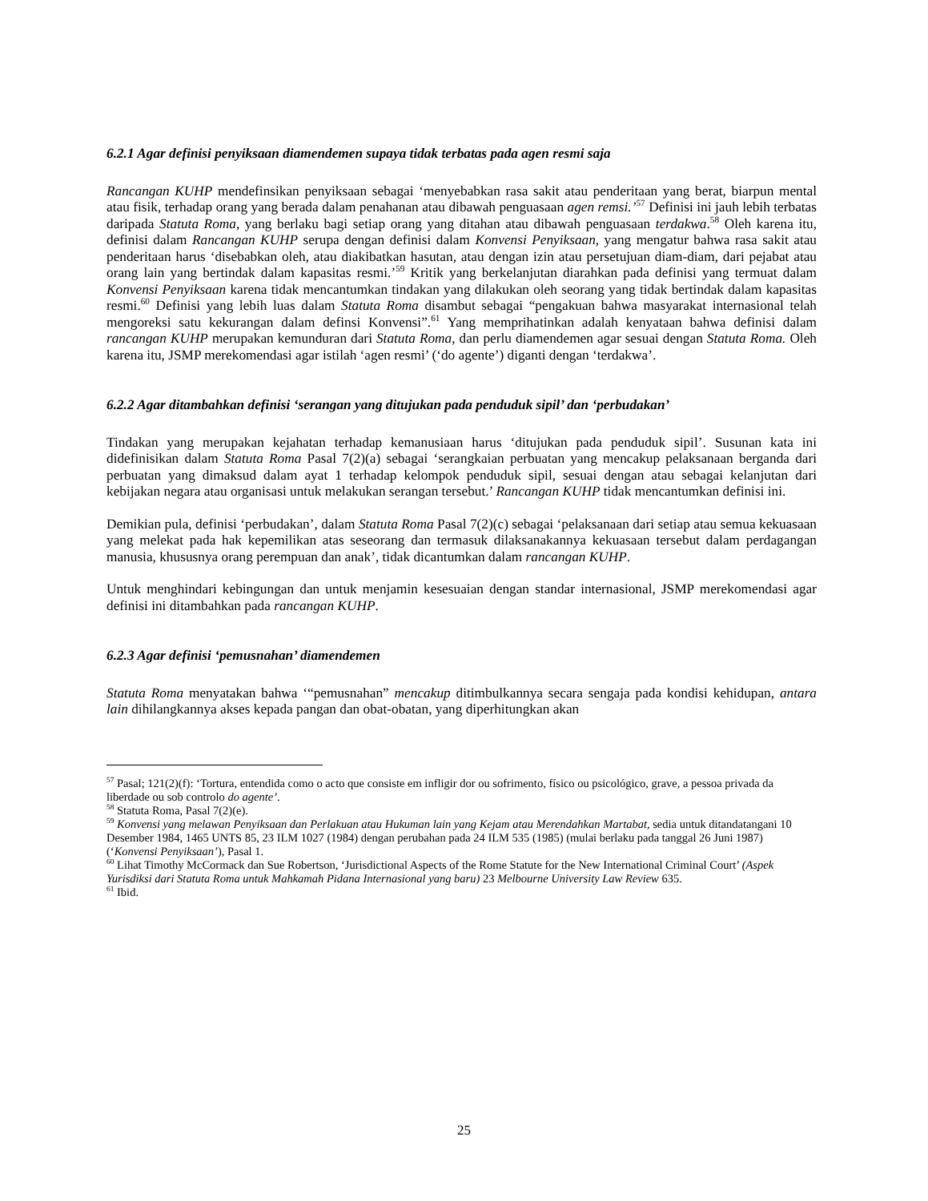6.2.1 Agar definisi penyiksaan diamendemen supaya tidak terbatas pada agen resmi saja
Rancangan KUHP mendefinsikan penyiksaan sebagai ‘menyebabkan rasa sakit atau penderitaan yang berat, biarpun mental atau fisik, terhadap orang yang berada dalam penahanan atau dibawah penguasaan agen remsi.’<sup>57</sup> Definisi ini jauh lebih terbatas daripada Statuta Roma, yang berlaku bagi setiap orang yang ditahan atau dibawah penguasaan terdakwa.<sup>58</sup> Oleh karena itu, definisi dalam Rancangan KUHP serupa dengan definisi dalam Konvensi Penyiksaan, yang mengatur bahwa rasa sakit atau penderitaan harus ‘disebabkan oleh, atau diakibatkan hasutan, atau dengan izin atau persetujuan diam-diam, dari pejabat atau orang lain yang bertindak dalam kapasitas resmi.’<sup>59</sup> Kritik yang berkelanjutan diarahkan pada definisi yang termuat dalam Konvensi Penyiksaan karena tidak mencantumkan tindakan yang dilakukan oleh seorang yang tidak bertindak dalam kapasitas resmi.<sup>60</sup> Definisi yang lebih luas dalam Statuta Roma disambut sebagai “pengakuan bahwa masyarakat internasional telah mengoreksi satu kekurangan dalam definsi Konvensi”.<sup>61</sup> Yang memprihatinkan adalah kenyataan bahwa definisi dalam rancangan KUHP merupakan kemunduran dari Statuta Roma, dan perlu diamendemen agar sesuai dengan Statuta Roma. Oleh karena itu, JSMP merekomendasi agar istilah ‘agen resmi’ (‘do agente’) diganti dengan ‘terdakwa’.
6.2.2 Agar ditambahkan definisi ‘serangan yang ditujukan pada penduduk sipil’ dan ‘perbudakan’
Tindakan yang merupakan kejahatan terhadap kemanusiaan harus ‘ditujukan pada penduduk sipil’. Susunan kata ini didefinisikan dalam Statuta Roma Pasal 7(2)(a) sebagai ‘serangkaian perbuatan yang mencakup pelaksanaan berganda dari perbuatan yang dimaksud dalam ayat 1 terhadap kelompok penduduk sipil, sesuai dengan atau sebagai kelanjutan dari kebijakan negara atau organisasi untuk melakukan serangan tersebut.’ Rancangan KUHP tidak mencantumkan definisi ini.
Demikian pula, definisi ‘perbudakan’, dalam Statuta Roma Pasal 7(2)(c) sebagai ‘pelaksanaan dari setiap atau semua kekuasaan yang melekat pada hak kepemilikan atas seseorang dan termasuk dilaksanakannya kekuasaan tersebut dalam perdagangan manusia, khususnya orang perempuan dan anak’, tidak dicantumkan dalam rancangan KUHP.
Untuk menghindari kebingungan dan untuk menjamin kesesuaian dengan standar internasional, JSMP merekomendasi agar definisi ini ditambahkan pada rancangan KUHP.
6.2.3 Agar definisi ‘pemusnahan’ diamendemen
Statuta Roma menyatakan bahwa ‘“pemusnahan” mencakup ditimbulkannya secara sengaja pada kondisi kehidupan, antara lain dihilangkannya akses kepada pangan dan obat-obatan, yang diperhitungkan akan
<sup>57</sup> Pasal; 121(2)(f): ‘Tortura, entendida como o acto que consiste em infligir dor ou sofrimento, físico ou psicológico, grave, a pessoa privada da liberdade ou sob controlo do agente’.
<sup>58</sup> Statuta Roma, Pasal 7(2)(e).
<sup>59</sup> Konvensi yang melawan Penyiksaan dan Perlakuan atau Hukuman lain yang Kejam atau Merendahkan Martabat, sedia untuk ditandatangani 10 Desember 1984, 1465 UNTS 85, 23 ILM 1027 (1984) dengan perubahan pada 24 ILM 535 (1985) (mulai berlaku pada tanggal 26 Juni 1987) (‘Konvensi Penyiksaan’), Pasal 1.
<sup>60</sup> Lihat Timothy McCormack dan Sue Robertson, ‘Jurisdictional Aspects of the Rome Statute for the New International Criminal Court’ (Aspek Yurisdiksi dari Statuta Roma untuk Mahkamah Pidana Internasional yang baru) 23 Melbourne University Law Review 635.
<sup>61</sup> Ibid.
25